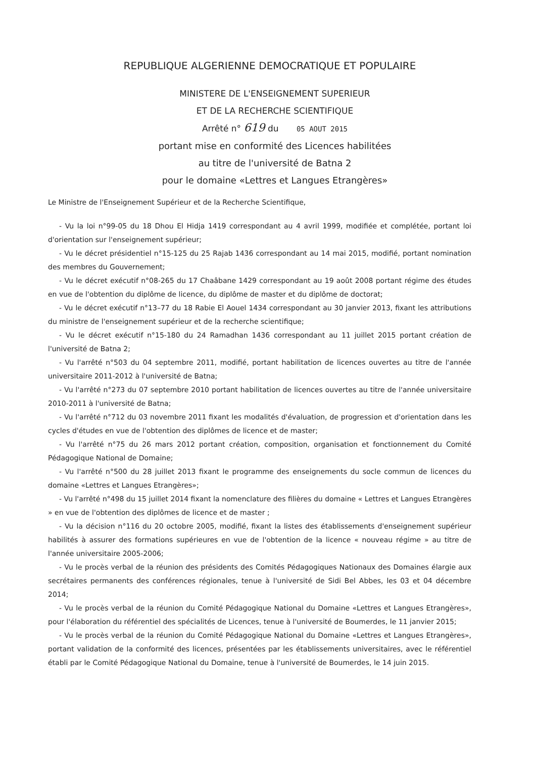REPUBLIQUE ALGERIENNE DEMOCRATIQUE ET POPULAIRE
MINISTERE DE L'ENSEIGNEMENT SUPERIEUR
ET DE LA RECHERCHE SCIENTIFIQUE
Arrêté n° 619 du 05 AOUT 2015
portant mise en conformité des Licences habilitées
au titre de l'université de Batna 2
pour le domaine «Lettres et Langues Etrangères»
Le Ministre de l'Enseignement Supérieur et de la Recherche Scientifique,
- Vu la loi n°99-05 du 18 Dhou El Hidja 1419 correspondant au 4 avril 1999, modifiée et complétée, portant loi d'orientation sur l'enseignement supérieur;
- Vu le décret présidentiel n°15-125 du 25 Rajab 1436 correspondant au 14 mai 2015, modifié, portant nomination des membres du Gouvernement;
- Vu le décret exécutif n°08-265 du 17 Chaâbane 1429 correspondant au 19 août 2008 portant régime des études en vue de l'obtention du diplôme de licence, du diplôme de master et du diplôme de doctorat;
- Vu le décret exécutif n°13–77 du 18 Rabie El Aouel 1434 correspondant au 30 janvier 2013, fixant les attributions du ministre de l'enseignement supérieur et de la recherche scientifique;
- Vu le décret exécutif n°15-180 du 24 Ramadhan 1436 correspondant au 11 juillet 2015 portant création de l'université de Batna 2;
- Vu l'arrêté n°503 du 04 septembre 2011, modifié, portant habilitation de licences ouvertes au titre de l'année universitaire 2011-2012 à l'université de Batna;
- Vu l'arrêté n°273 du 07 septembre 2010 portant habilitation de licences ouvertes au titre de l'année universitaire 2010-2011 à l'université de Batna;
- Vu l'arrêté n°712 du 03 novembre 2011 fixant les modalités d'évaluation, de progression et d'orientation dans les cycles d'études en vue de l'obtention des diplômes de licence et de master;
- Vu l'arrêté n°75 du 26 mars 2012 portant création, composition, organisation et fonctionnement du Comité Pédagogique National de Domaine;
- Vu l'arrêté n°500 du 28 juillet 2013 fixant le programme des enseignements du socle commun de licences du domaine «Lettres et Langues Etrangères»;
- Vu l'arrêté n°498 du 15 juillet 2014 fixant la nomenclature des filières du domaine « Lettres et Langues Etrangères » en vue de l'obtention des diplômes de licence et de master ;
- Vu la décision n°116 du 20 octobre 2005, modifié, fixant la listes des établissements d'enseignement supérieur habilités à assurer des formations supérieures en vue de l'obtention de la licence « nouveau régime » au titre de l'année universitaire 2005-2006;
- Vu le procès verbal de la réunion des présidents des Comités Pédagogiques Nationaux des Domaines élargie aux secrétaires permanents des conférences régionales, tenue à l'université de Sidi Bel Abbes, les 03 et 04 décembre 2014;
- Vu le procès verbal de la réunion du Comité Pédagogique National du Domaine «Lettres et Langues Etrangères», pour l'élaboration du référentiel des spécialités de Licences, tenue à l'université de Boumerdes, le 11 janvier 2015;
- Vu le procès verbal de la réunion du Comité Pédagogique National du Domaine «Lettres et Langues Etrangères», portant validation de la conformité des licences, présentées par les établissements universitaires, avec le référentiel établi par le Comité Pédagogique National du Domaine, tenue à l'université de Boumerdes, le 14 juin 2015.